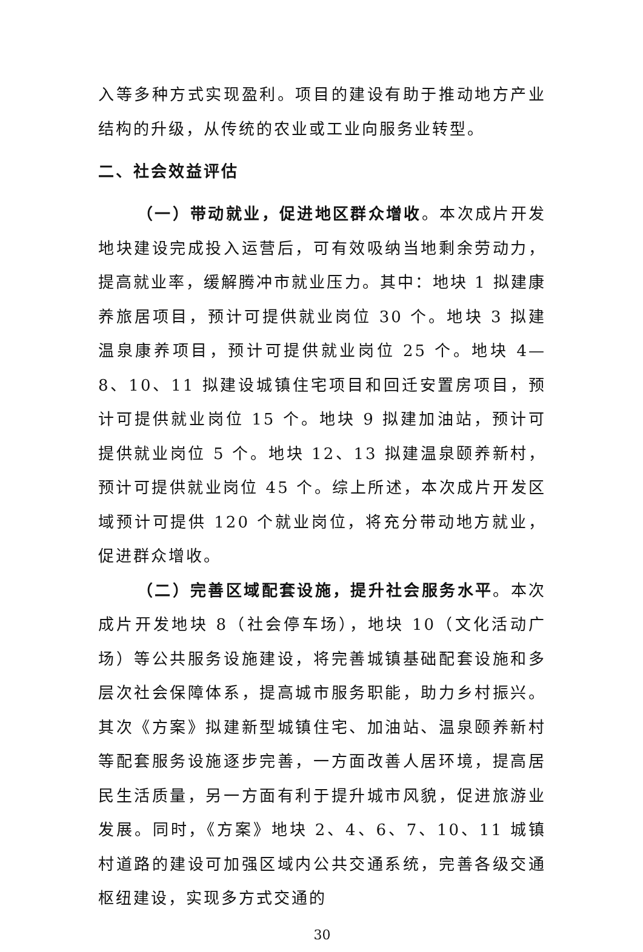入等多种方式实现盈利。项目的建设有助于推动地方产业结构的升级，从传统的农业或工业向服务业转型。
二、社会效益评估
（一）带动就业，促进地区群众增收。本次成片开发地块建设完成投入运营后，可有效吸纳当地剩余劳动力，提高就业率，缓解腾冲市就业压力。其中：地块 1 拟建康养旅居项目，预计可提供就业岗位 30 个。地块 3 拟建温泉康养项目，预计可提供就业岗位 25 个。地块 4—8、10、11 拟建设城镇住宅项目和回迁安置房项目，预计可提供就业岗位 15 个。地块 9 拟建加油站，预计可提供就业岗位 5 个。地块 12、13 拟建温泉颐养新村，预计可提供就业岗位 45 个。综上所述，本次成片开发区域预计可提供 120 个就业岗位，将充分带动地方就业，促进群众增收。
（二）完善区域配套设施，提升社会服务水平。本次成片开发地块 8（社会停车场），地块 10（文化活动广场）等公共服务设施建设，将完善城镇基础配套设施和多层次社会保障体系，提高城市服务职能，助力乡村振兴。其次《方案》拟建新型城镇住宅、加油站、温泉颐养新村等配套服务设施逐步完善，一方面改善人居环境，提高居民生活质量，另一方面有利于提升城市风貌，促进旅游业发展。同时，《方案》地块 2、4、6、7、10、11 城镇村道路的建设可加强区域内公共交通系统，完善各级交通枢纽建设，实现多方式交通的
30